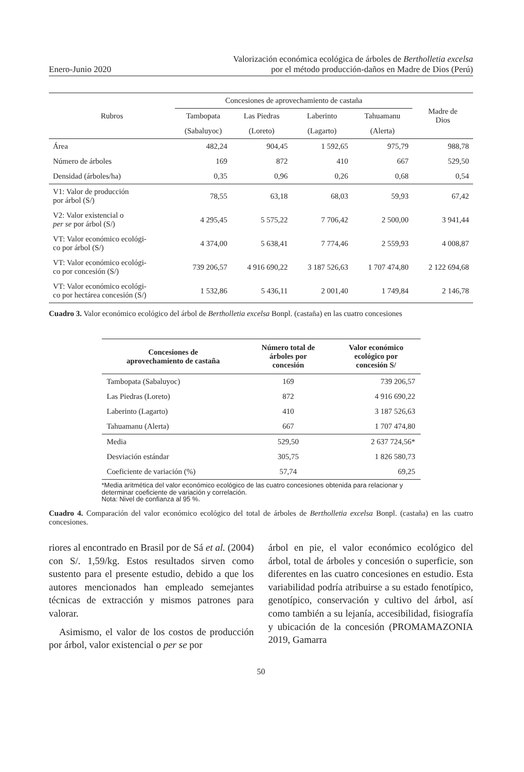Enero-Junio 2020
Valorización económica ecológica de árboles de Bertholletia excelsa
por el método producción-daños en Madre de Dios (Perú)
| Rubros | Concesiones de aprovechamiento de castaña | | | | Madre de Dios |
| --- | --- | --- | --- | --- | --- |
| | Tambopata | Las Piedras | Laberinto | Tahuamanu | |
| | (Sabaluyoc) | (Loreto) | (Lagarto) | (Alerta) | |
| Área | 482,24 | 904,45 | 1 592,65 | 975,79 | 988,78 |
| Número de árboles | 169 | 872 | 410 | 667 | 529,50 |
| Densidad (árboles/ha) | 0,35 | 0,96 | 0,26 | 0,68 | 0,54 |
| V1: Valor de producción por árbol (S/) | 78,55 | 63,18 | 68,03 | 59,93 | 67,42 |
| V2: Valor existencial o per se por árbol (S/) | 4 295,45 | 5 575,22 | 7 706,42 | 2 500,00 | 3 941,44 |
| VT: Valor económico ecológi- co por árbol (S/) | 4 374,00 | 5 638,41 | 7 774,46 | 2 559,93 | 4 008,87 |
| VT: Valor económico ecológi- co por concesión (S/) | 739 206,57 | 4 916 690,22 | 3 187 526,63 | 1 707 474,80 | 2 122 694,68 |
| VT: Valor económico ecológi- co por hectárea concesión (S/) | 1 532,86 | 5 436,11 | 2 001,40 | 1 749,84 | 2 146,78 |
Cuadro 3. Valor económico ecológico del árbol de Bertholletia excelsa Bonpl. (castaña) en las cuatro concesiones
| Concesiones de aprovechamiento de castaña | Número total de árboles por concesión | Valor económico ecológico por concesión S/ |
| --- | --- | --- |
| Tambopata (Sabaluyoc) | 169 | 739 206,57 |
| Las Piedras (Loreto) | 872 | 4 916 690,22 |
| Laberinto (Lagarto) | 410 | 3 187 526,63 |
| Tahuamanu (Alerta) | 667 | 1 707 474,80 |
| Media | 529,50 | 2 637 724,56* |
| Desviación estándar | 305,75 | 1 826 580,73 |
| Coeficiente de variación (%) | 57,74 | 69,25 |
*Media aritmética del valor económico ecológico de las cuatro concesiones obtenida para relacionar y determinar coeficiente de variación y correlación.
Nota: Nivel de confianza al 95 %.
Cuadro 4. Comparación del valor económico ecológico del total de árboles de Bertholletia excelsa Bonpl. (castaña) en las cuatro concesiones.
riores al encontrado en Brasil por de Sá et al. (2004) con S/. 1,59/kg. Estos resultados sirven como sustento para el presente estudio, debido a que los autores mencionados han empleado semejantes técnicas de extracción y mismos patrones para valorar.
Asimismo, el valor de los costos de producción por árbol, valor existencial o per se por
árbol en pie, el valor económico ecológico del árbol, total de árboles y concesión o superficie, son diferentes en las cuatro concesiones en estudio. Esta variabilidad podría atribuirse a su estado fenotípico, genotípico, conservación y cultivo del árbol, así como también a su lejanía, accesibilidad, fisiografía y ubicación de la concesión (PROMAMAZONIA 2019, Gamarra
50